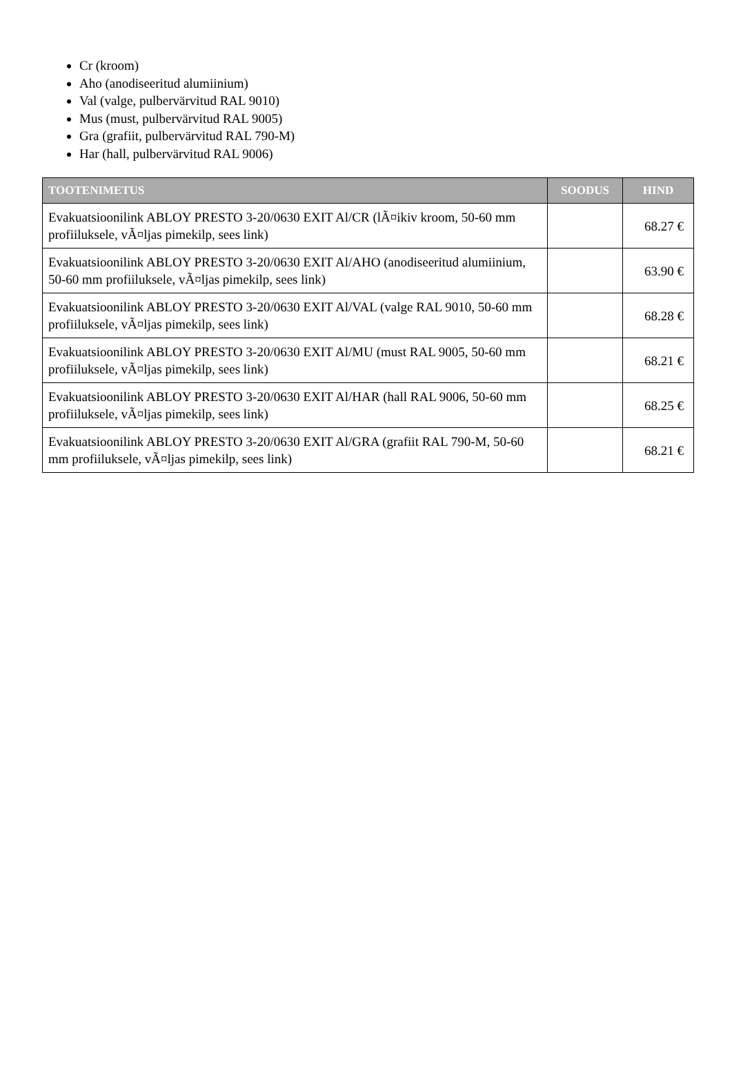Cr (kroom)
Aho (anodiseeritud alumiinium)
Val (valge, pulbervärvitud RAL 9010)
Mus (must, pulbervärvitud RAL 9005)
Gra (grafiit, pulbervärvitud RAL 790-M)
Har (hall, pulbervärvitud RAL 9006)
| TOOTENIMETUS | SOODUS | HIND |
| --- | --- | --- |
| Evakuatsioonilink ABLOY PRESTO 3-20/0630 EXIT Al/CR (lÃ¤ikiv kroom, 50-60 mm profiiluksele, vÃ¤ljas pimekilp, sees link) | | 68.27 € |
| Evakuatsioonilink ABLOY PRESTO 3-20/0630 EXIT Al/AHO (anodiseeritud alumiinium, 50-60 mm profiiluksele, vÃ¤ljas pimekilp, sees link) | | 63.90 € |
| Evakuatsioonilink ABLOY PRESTO 3-20/0630 EXIT Al/VAL (valge RAL 9010, 50-60 mm profiiluksele, vÃ¤ljas pimekilp, sees link) | | 68.28 € |
| Evakuatsioonilink ABLOY PRESTO 3-20/0630 EXIT Al/MU (must RAL 9005, 50-60 mm profiiluksele, vÃ¤ljas pimekilp, sees link) | | 68.21 € |
| Evakuatsioonilink ABLOY PRESTO 3-20/0630 EXIT Al/HAR (hall RAL 9006, 50-60 mm profiiluksele, vÃ¤ljas pimekilp, sees link) | | 68.25 € |
| Evakuatsioonilink ABLOY PRESTO 3-20/0630 EXIT Al/GRA (grafiit RAL 790-M, 50-60 mm profiiluksele, vÃ¤ljas pimekilp, sees link) | | 68.21 € |